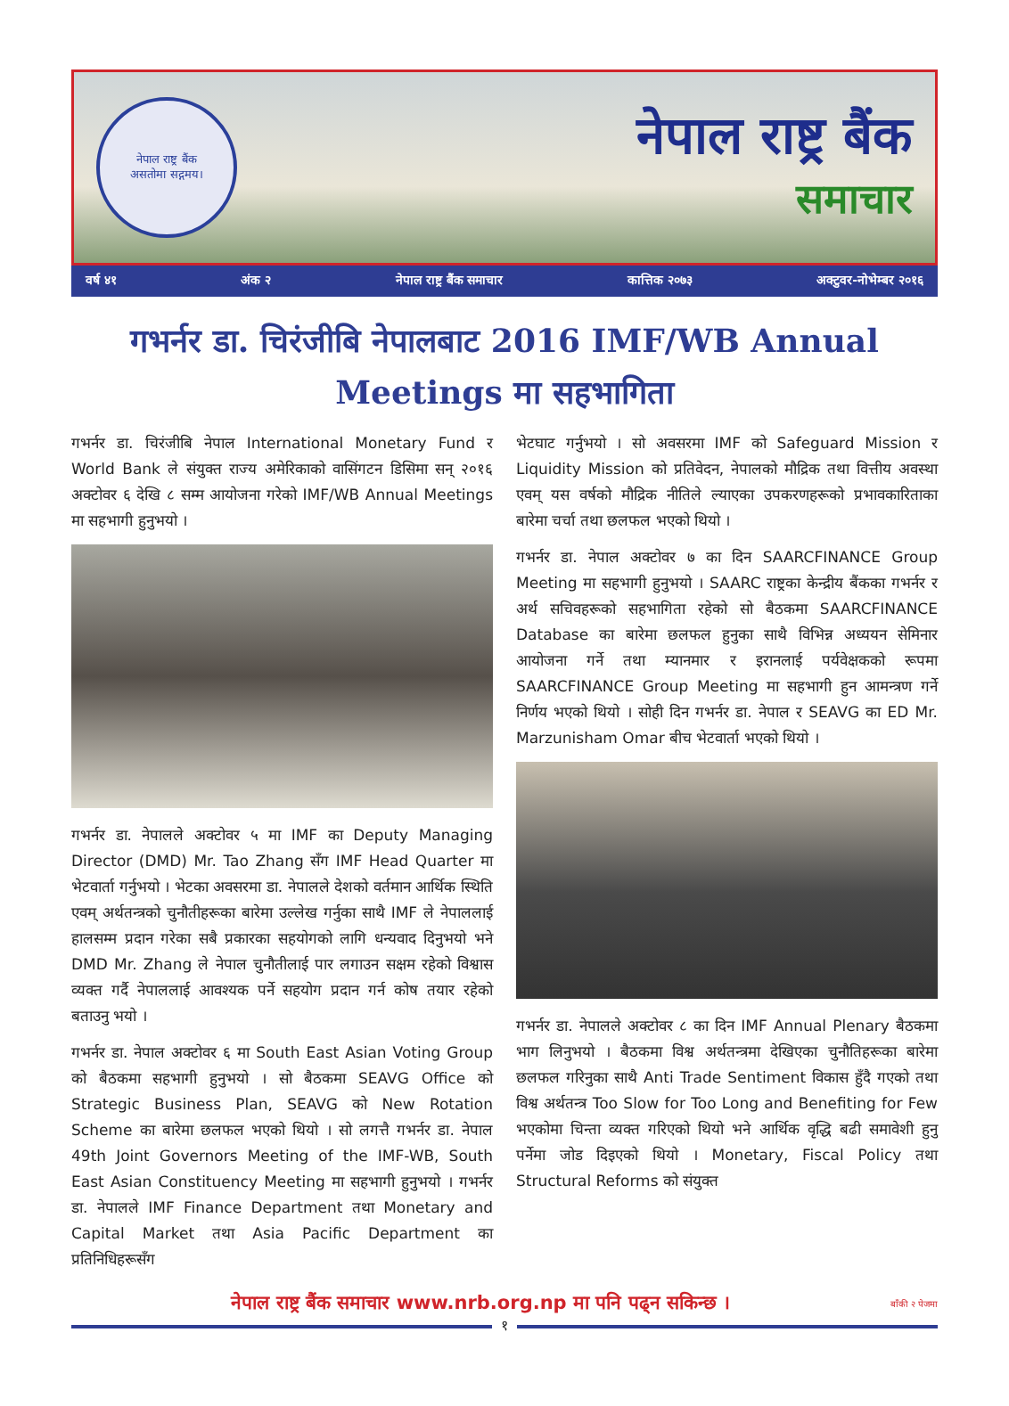नेपाल राष्ट्र बैंक
असतोमा सद्गमय।
नेपाल राष्ट्र बैंक
समाचार
वर्ष ४१ अंक २ नेपाल राष्ट्र बैंक समाचार कात्तिक २०७३ अक्टुवर-नोभेम्बर २०१६
गभर्नर डा. चिरंजीबि नेपालबाट 2016 IMF/WB Annual Meetings मा सहभागिता
गभर्नर डा. चिरंजीबि नेपाल International Monetary Fund र World Bank ले संयुक्त राज्य अमेरिकाको वासिंगटन डिसिमा सन् २०१६ अक्टोवर ६ देखि ८ सम्म आयोजना गरेको IMF/WB Annual Meetings मा सहभागी हुनुभयो ।
गभर्नर डा. नेपालले अक्टोवर ५ मा IMF का Deputy Managing Director (DMD) Mr. Tao Zhang सँग IMF Head Quarter मा भेटवार्ता गर्नुभयो । भेटका अवसरमा डा. नेपालले देशको वर्तमान आर्थिक स्थिति एवम् अर्थतन्त्रको चुनौतीहरूका बारेमा उल्लेख गर्नुका साथै IMF ले नेपाललाई हालसम्म प्रदान गरेका सबै प्रकारका सहयोगको लागि धन्यवाद दिनुभयो भने DMD Mr. Zhang ले नेपाल चुनौतीलाई पार लगाउन सक्षम रहेको विश्वास व्यक्त गर्दै नेपाललाई आवश्यक पर्ने सहयोग प्रदान गर्न कोष तयार रहेको बताउनु भयो ।
गभर्नर डा. नेपाल अक्टोवर ६ मा South East Asian Voting Group को बैठकमा सहभागी हुनुभयो । सो बैठकमा SEAVG Office को Strategic Business Plan, SEAVG को New Rotation Scheme का बारेमा छलफल भएको थियो । सो लगत्तै गभर्नर डा. नेपाल 49th Joint Governors Meeting of the IMF-WB, South East Asian Constituency Meeting मा सहभागी हुनुभयो । गभर्नर डा. नेपालले IMF Finance Department तथा Monetary and Capital Market तथा Asia Pacific Department का प्रतिनिधिहरूसँग
भेटघाट गर्नुभयो । सो अवसरमा IMF को Safeguard Mission र Liquidity Mission को प्रतिवेदन, नेपालको मौद्रिक तथा वित्तीय अवस्था एवम् यस वर्षको मौद्रिक नीतिले ल्याएका उपकरणहरूको प्रभावकारिताका बारेमा चर्चा तथा छलफल भएको थियो ।
गभर्नर डा. नेपाल अक्टोवर ७ का दिन SAARCFINANCE Group Meeting मा सहभागी हुनुभयो । SAARC राष्ट्रका केन्द्रीय बैंकका गभर्नर र अर्थ सचिवहरूको सहभागिता रहेको सो बैठकमा SAARCFINANCE Database का बारेमा छलफल हुनुका साथै विभिन्न अध्ययन सेमिनार आयोजना गर्ने तथा म्यानमार र इरानलाई पर्यवेक्षकको रूपमा SAARCFINANCE Group Meeting मा सहभागी हुन आमन्त्रण गर्ने निर्णय भएको थियो । सोही दिन गभर्नर डा. नेपाल र SEAVG का ED Mr. Marzunisham Omar बीच भेटवार्ता भएको थियो ।
गभर्नर डा. नेपालले अक्टोवर ८ का दिन IMF Annual Plenary बैठकमा भाग लिनुभयो । बैठकमा विश्व अर्थतन्त्रमा देखिएका चुनौतिहरूका बारेमा छलफल गरिनुका साथै Anti Trade Sentiment विकास हुँदै गएको तथा विश्व अर्थतन्त्र Too Slow for Too Long and Benefiting for Few भएकोमा चिन्ता व्यक्त गरिएको थियो भने आर्थिक वृद्धि बढी समावेशी हुनु पर्नेमा जोड दिइएको थियो । Monetary, Fiscal Policy तथा Structural Reforms को संयुक्त
नेपाल राष्ट्र बैंक समाचार www.nrb.org.np मा पनि पढ्न सकिन्छ । बाँकी २ पेजमा
१